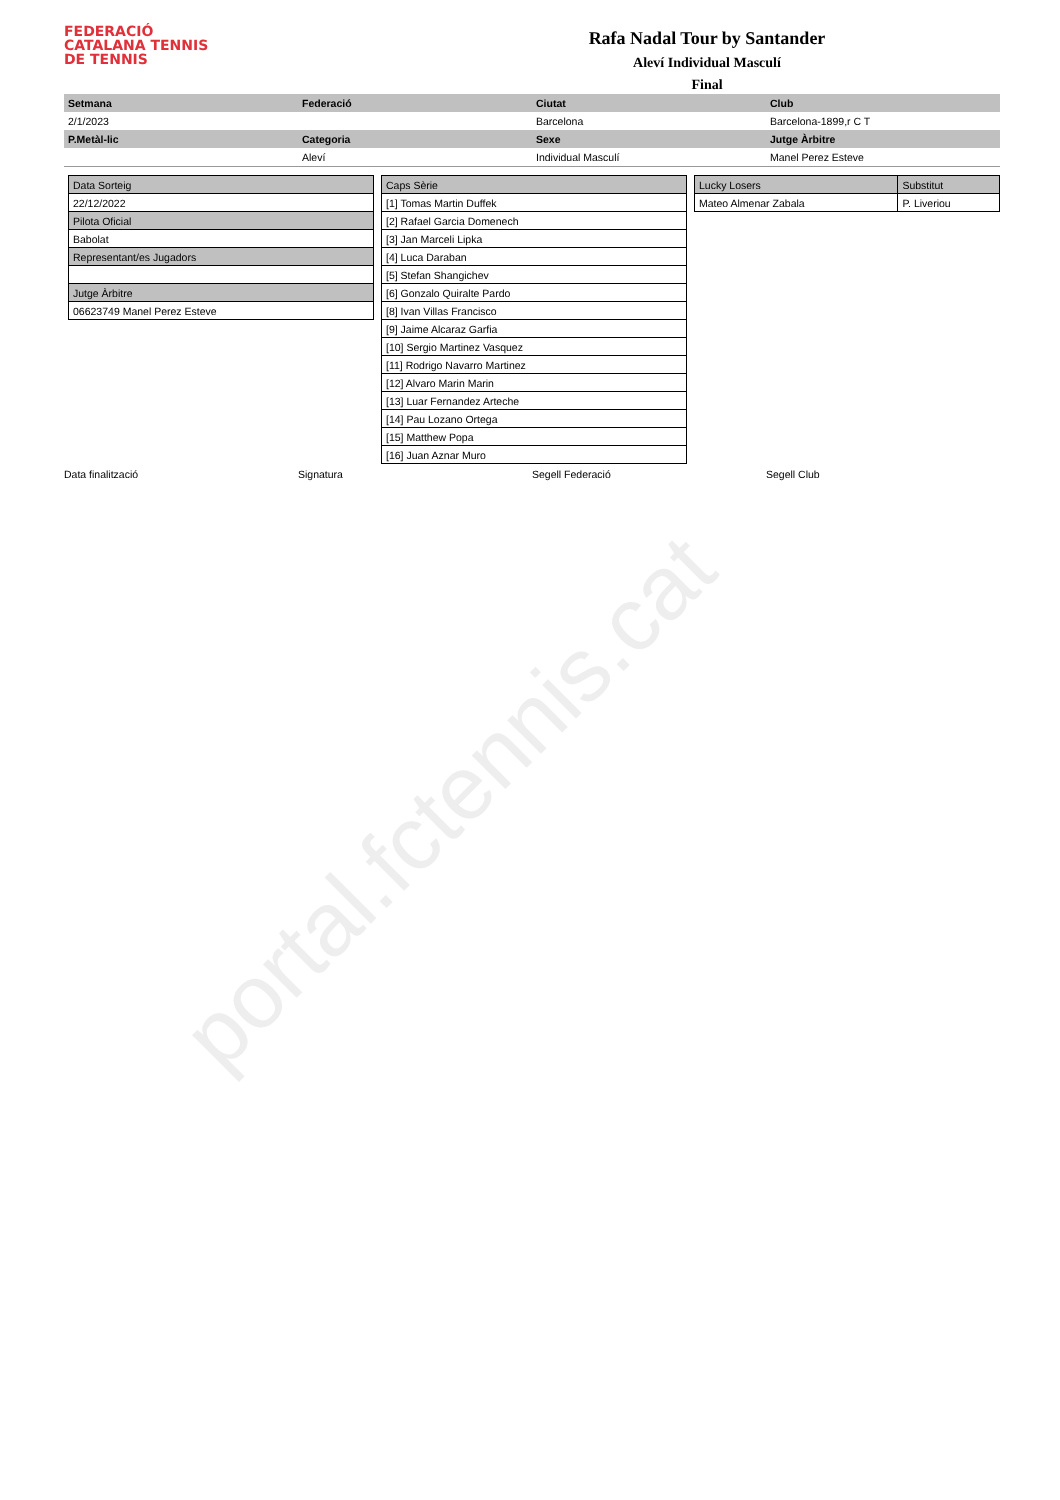FEDERACIÓ
CATALANA TENNIS
DE TENNIS
Rafa Nadal Tour by Santander
Aleví Individual Masculí
Final
| Setmana | Federació | Ciutat | Club |
| 2/1/2023 | | Barcelona | Barcelona-1899,r C T |
| P.Metàl-lic | Categoria | Sexe | Jutge Àrbitre |
| | Aleví | Individual Masculí | Manel Perez Esteve |
| Data Sorteig |
| 22/12/2022 |
| Pilota Oficial |
| Babolat |
| Representant/es Jugadors |
| Jutge Àrbitre |
| 06623749 Manel Perez Esteve |
| Caps Sèrie |
| [1] Tomas Martin Duffek |
| [2] Rafael Garcia Domenech |
| [3] Jan Marceli Lipka |
| [4] Luca Daraban |
| [5] Stefan Shangichev |
| [6] Gonzalo Quiralte Pardo |
| [8] Ivan Villas Francisco |
| [9] Jaime Alcaraz Garfia |
| [10] Sergio Martinez Vasquez |
| [11] Rodrigo Navarro Martinez |
| [12] Alvaro Marin Marin |
| [13] Luar Fernandez Arteche |
| [14] Pau Lozano Ortega |
| [15] Matthew Popa |
| [16] Juan Aznar Muro |
| | Lucky Losers | Substitut |
| Mateo Almenar Zabala | P. Liveriou | |
Data finalització Signatura Segell Federació Segell Club
portal.fctennis.cat